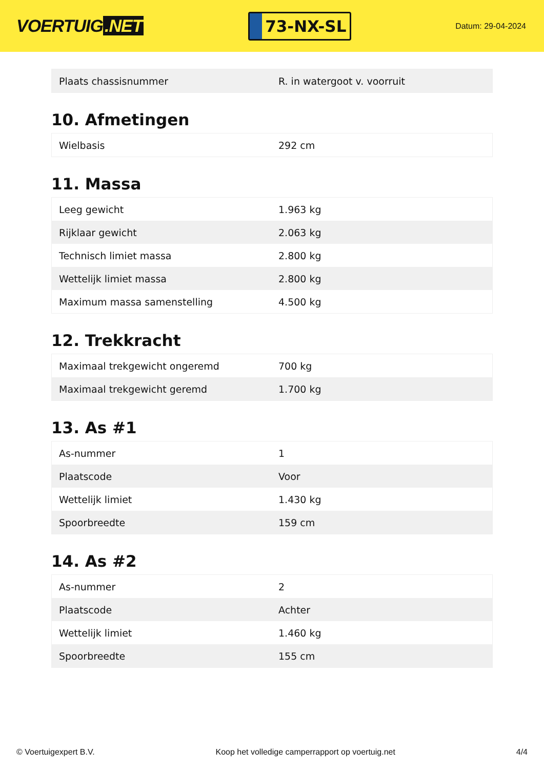VOERTUIG.NET
73-NX-SL
Datum: 29-04-2024
| Plaats chassisnummer | R. in watergoot v. voorruit |
10. Afmetingen
| Wielbasis | 292 cm |
11. Massa
| Leeg gewicht | 1.963 kg |
| Rijklaar gewicht | 2.063 kg |
| Technisch limiet massa | 2.800 kg |
| Wettelijk limiet massa | 2.800 kg |
| Maximum massa samenstelling | 4.500 kg |
12. Trekkracht
| Maximaal trekgewicht ongeremd | 700 kg |
| Maximaal trekgewicht geremd | 1.700 kg |
13. As #1
| As-nummer | 1 |
| Plaatscode | Voor |
| Wettelijk limiet | 1.430 kg |
| Spoorbreedte | 159 cm |
14. As #2
| As-nummer | 2 |
| Plaatscode | Achter |
| Wettelijk limiet | 1.460 kg |
| Spoorbreedte | 155 cm |
© Voertuigexpert B.V. Koop het volledige camperrapport op voertuig.net 4/4